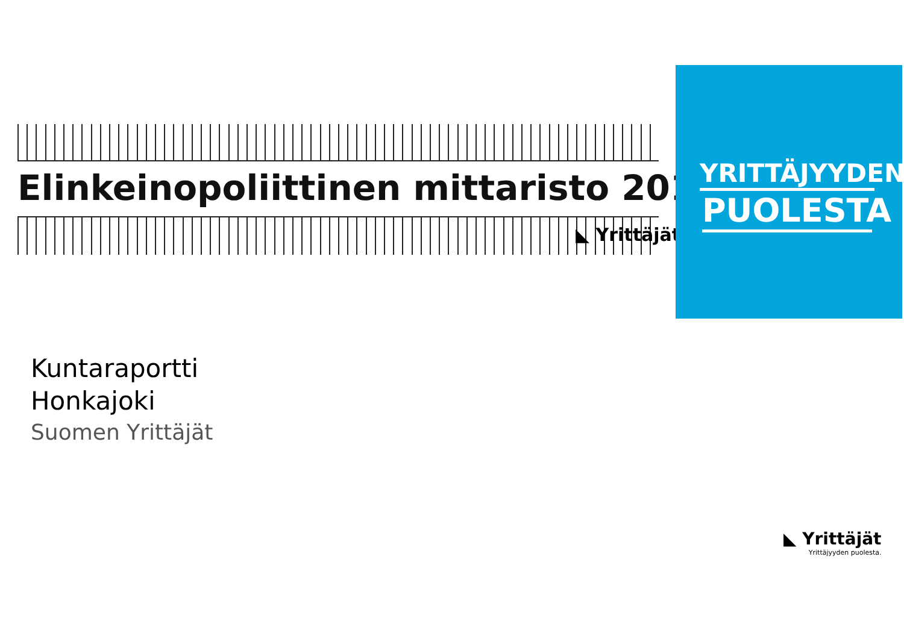Elinkeinopoliittinen mittaristo 2018
◣ Yrittäjät
YRITTÄJYYDEN
PUOLESTA
Kuntaraportti
Honkajoki
Suomen Yrittäjät
◣ Yrittäjät
Yrittäjyyden puolesta.